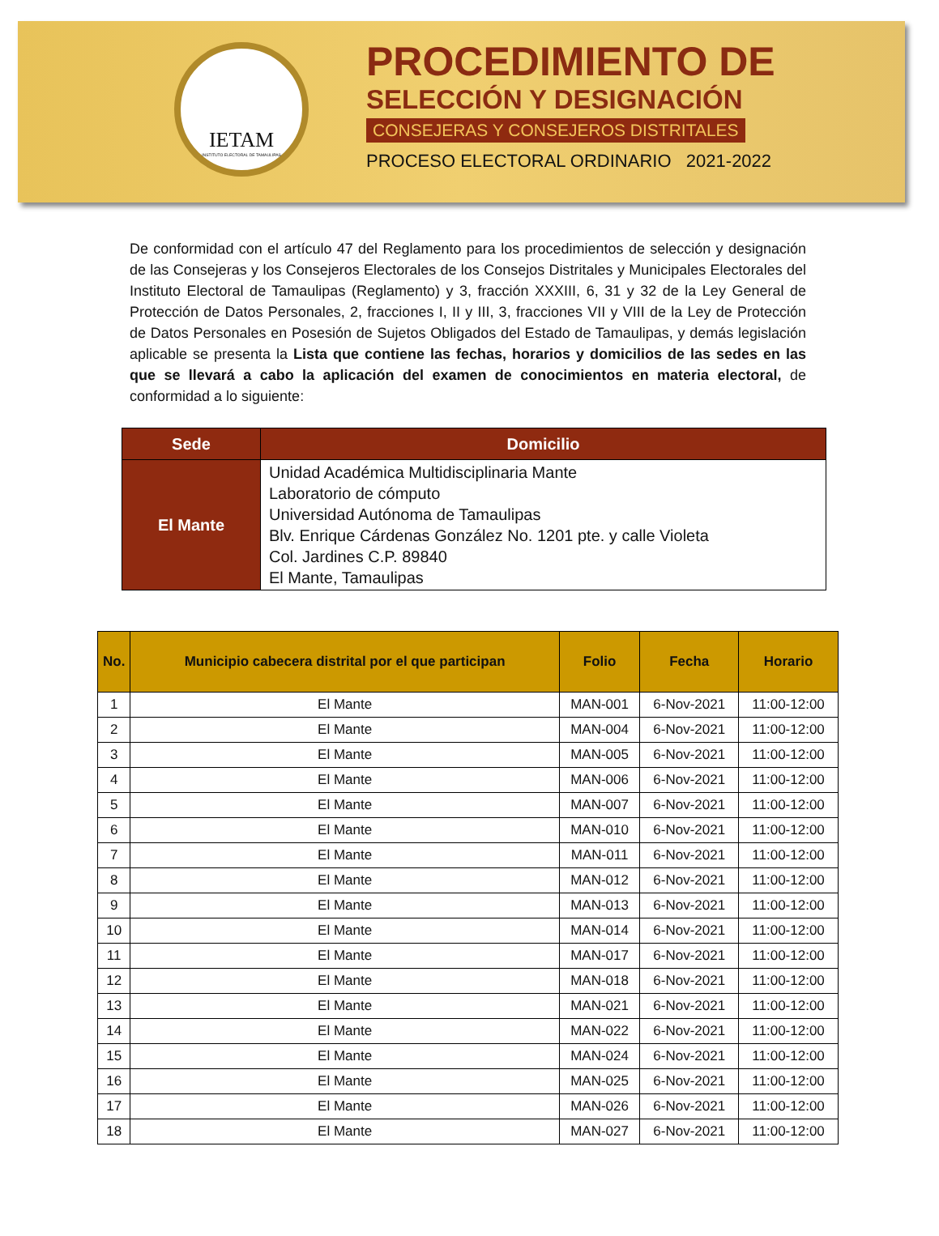IETAM
INSTITUTO ELECTORAL DE TAMAULIPAS
PROCEDIMIENTO DE
SELECCIÓN Y DESIGNACIÓN
CONSEJERAS Y CONSEJEROS DISTRITALES
PROCESO ELECTORAL ORDINARIO 2021-2022
De conformidad con el artículo 47 del Reglamento para los procedimientos de selección y designación de las Consejeras y los Consejeros Electorales de los Consejos Distritales y Municipales Electorales del Instituto Electoral de Tamaulipas (Reglamento) y 3, fracción XXXIII, 6, 31 y 32 de la Ley General de Protección de Datos Personales, 2, fracciones I, II y III, 3, fracciones VII y VIII de la Ley de Protección de Datos Personales en Posesión de Sujetos Obligados del Estado de Tamaulipas, y demás legislación aplicable se presenta la Lista que contiene las fechas, horarios y domicilios de las sedes en las que se llevará a cabo la aplicación del examen de conocimientos en materia electoral, de conformidad a lo siguiente:
| Sede | Domicilio |
| --- | --- |
| El Mante | Unidad Académica Multidisciplinaria Mante Laboratorio de cómputo Universidad Autónoma de Tamaulipas Blv. Enrique Cárdenas González No. 1201 pte. y calle Violeta Col. Jardines C.P. 89840 El Mante, Tamaulipas |
| No. | Municipio cabecera distrital por el que participan | Folio | Fecha | Horario |
| --- | --- | --- | --- | --- |
| 1 | El Mante | MAN-001 | 6-Nov-2021 | 11:00-12:00 |
| 2 | El Mante | MAN-004 | 6-Nov-2021 | 11:00-12:00 |
| 3 | El Mante | MAN-005 | 6-Nov-2021 | 11:00-12:00 |
| 4 | El Mante | MAN-006 | 6-Nov-2021 | 11:00-12:00 |
| 5 | El Mante | MAN-007 | 6-Nov-2021 | 11:00-12:00 |
| 6 | El Mante | MAN-010 | 6-Nov-2021 | 11:00-12:00 |
| 7 | El Mante | MAN-011 | 6-Nov-2021 | 11:00-12:00 |
| 8 | El Mante | MAN-012 | 6-Nov-2021 | 11:00-12:00 |
| 9 | El Mante | MAN-013 | 6-Nov-2021 | 11:00-12:00 |
| 10 | El Mante | MAN-014 | 6-Nov-2021 | 11:00-12:00 |
| 11 | El Mante | MAN-017 | 6-Nov-2021 | 11:00-12:00 |
| 12 | El Mante | MAN-018 | 6-Nov-2021 | 11:00-12:00 |
| 13 | El Mante | MAN-021 | 6-Nov-2021 | 11:00-12:00 |
| 14 | El Mante | MAN-022 | 6-Nov-2021 | 11:00-12:00 |
| 15 | El Mante | MAN-024 | 6-Nov-2021 | 11:00-12:00 |
| 16 | El Mante | MAN-025 | 6-Nov-2021 | 11:00-12:00 |
| 17 | El Mante | MAN-026 | 6-Nov-2021 | 11:00-12:00 |
| 18 | El Mante | MAN-027 | 6-Nov-2021 | 11:00-12:00 |